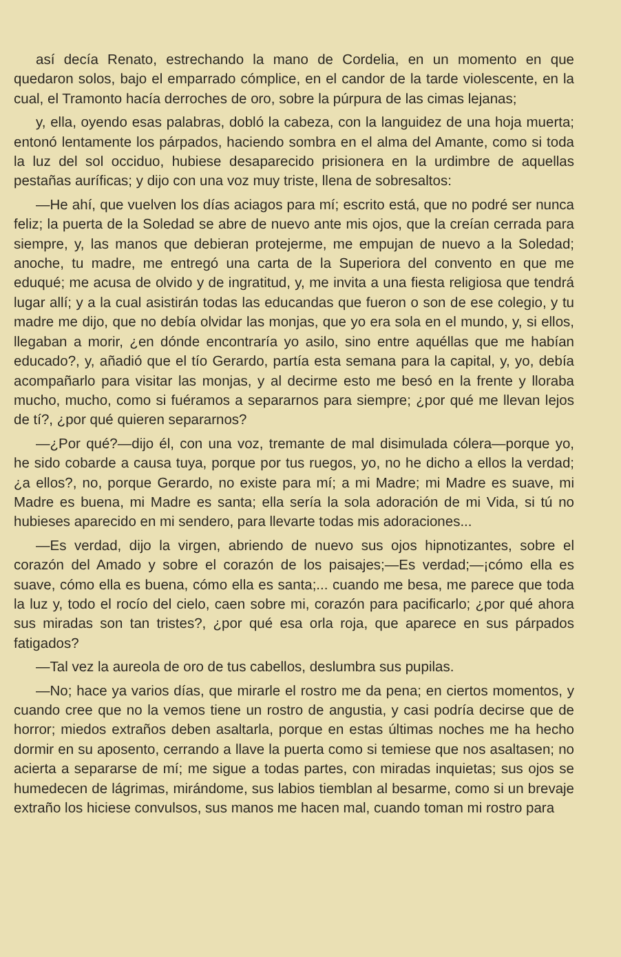así decía Renato, estrechando la mano de Cordelia, en un momento en que quedaron solos, bajo el emparrado cómplice, en el candor de la tarde violescente, en la cual, el Tramonto hacía derroches de oro, sobre la púrpura de las cimas lejanas;
y, ella, oyendo esas palabras, dobló la cabeza, con la languidez de una hoja muerta; entonó lentamente los párpados, haciendo sombra en el alma del Amante, como si toda la luz del sol occiduo, hubiese desaparecido prisionera en la urdimbre de aquellas pestañas auríficas; y dijo con una voz muy triste, llena de sobresaltos:
—He ahí, que vuelven los días aciagos para mí; escrito está, que no podré ser nunca feliz; la puerta de la Soledad se abre de nuevo ante mis ojos, que la creían cerrada para siempre, y, las manos que debieran protejerme, me empujan de nuevo a la Soledad; anoche, tu madre, me entregó una carta de la Superiora del convento en que me eduqué; me acusa de olvido y de ingratitud, y, me invita a una fiesta religiosa que tendrá lugar allí; y a la cual asistirán todas las educandas que fueron o son de ese colegio, y tu madre me dijo, que no debía olvidar las monjas, que yo era sola en el mundo, y, si ellos, llegaban a morir, ¿en dónde encontraría yo asilo, sino entre aquéllas que me habían educado?, y, añadió que el tío Gerardo, partía esta semana para la capital, y, yo, debía acompañarlo para visitar las monjas, y al decirme esto me besó en la frente y lloraba mucho, mucho, como si fuéramos a separarnos para siempre; ¿por qué me llevan lejos de tí?, ¿por qué quieren separarnos?
—¿Por qué?—dijo él, con una voz, tremante de mal disimulada cólera—porque yo, he sido cobarde a causa tuya, porque por tus ruegos, yo, no he dicho a ellos la verdad; ¿a ellos?, no, porque Gerardo, no existe para mí; a mi Madre; mi Madre es suave, mi Madre es buena, mi Madre es santa; ella sería la sola adoración de mi Vida, si tú no hubieses aparecido en mi sendero, para llevarte todas mis adoraciones...
—Es verdad, dijo la virgen, abriendo de nuevo sus ojos hipnotizantes, sobre el corazón del Amado y sobre el corazón de los paisajes;—Es verdad;—¡cómo ella es suave, cómo ella es buena, cómo ella es santa;... cuando me besa, me parece que toda la luz y, todo el rocío del cielo, caen sobre mi, corazón para pacificarlo; ¿por qué ahora sus miradas son tan tristes?, ¿por qué esa orla roja, que aparece en sus párpados fatigados?
—Tal vez la aureola de oro de tus cabellos, deslumbra sus pupilas.
—No; hace ya varios días, que mirarle el rostro me da pena; en ciertos momentos, y cuando cree que no la vemos tiene un rostro de angustia, y casi podría decirse que de horror; miedos extraños deben asaltarla, porque en estas últimas noches me ha hecho dormir en su aposento, cerrando a llave la puerta como si temiese que nos asaltasen; no acierta a separarse de mí; me sigue a todas partes, con miradas inquietas; sus ojos se humedecen de lágrimas, mirándome, sus labios tiemblan al besarme, como si un brevaje extraño los hiciese convulsos, sus manos me hacen mal, cuando toman mi rostro para